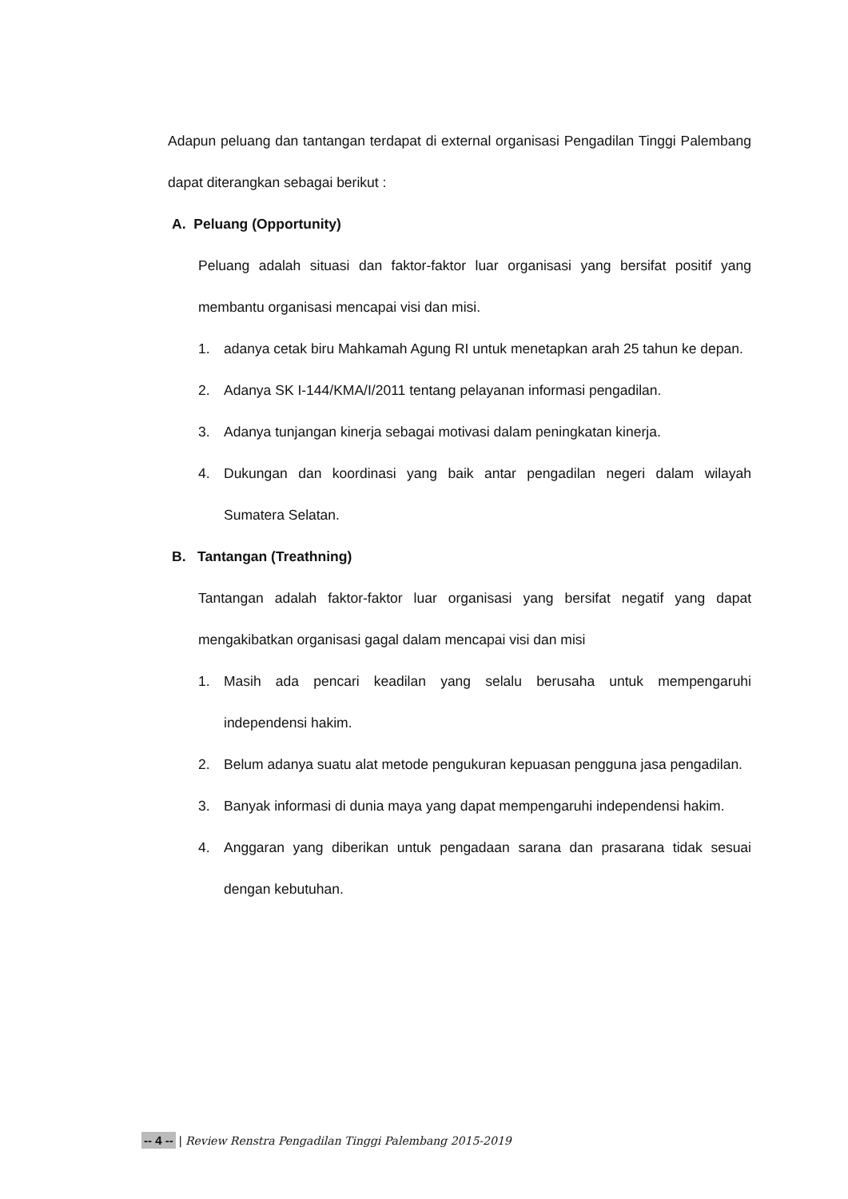Adapun peluang dan tantangan terdapat di external organisasi Pengadilan Tinggi Palembang dapat diterangkan sebagai berikut :
A. Peluang (Opportunity)
Peluang adalah situasi dan faktor-faktor luar organisasi yang bersifat positif yang membantu organisasi mencapai visi dan misi.
1. adanya cetak biru Mahkamah Agung RI untuk menetapkan arah 25 tahun ke depan.
2. Adanya SK I-144/KMA/I/2011 tentang pelayanan informasi pengadilan.
3. Adanya tunjangan kinerja sebagai motivasi dalam peningkatan kinerja.
4. Dukungan dan koordinasi yang baik antar pengadilan negeri dalam wilayah Sumatera Selatan.
B. Tantangan (Treathning)
Tantangan adalah faktor-faktor luar organisasi yang bersifat negatif yang dapat mengakibatkan organisasi gagal dalam mencapai visi dan misi
1. Masih ada pencari keadilan yang selalu berusaha untuk mempengaruhi independensi hakim.
2. Belum adanya suatu alat metode pengukuran kepuasan pengguna jasa pengadilan.
3. Banyak informasi di dunia maya yang dapat mempengaruhi independensi hakim.
4. Anggaran yang diberikan untuk pengadaan sarana dan prasarana tidak sesuai dengan kebutuhan.
-- 4 -- | Review Renstra Pengadilan Tinggi Palembang 2015-2019